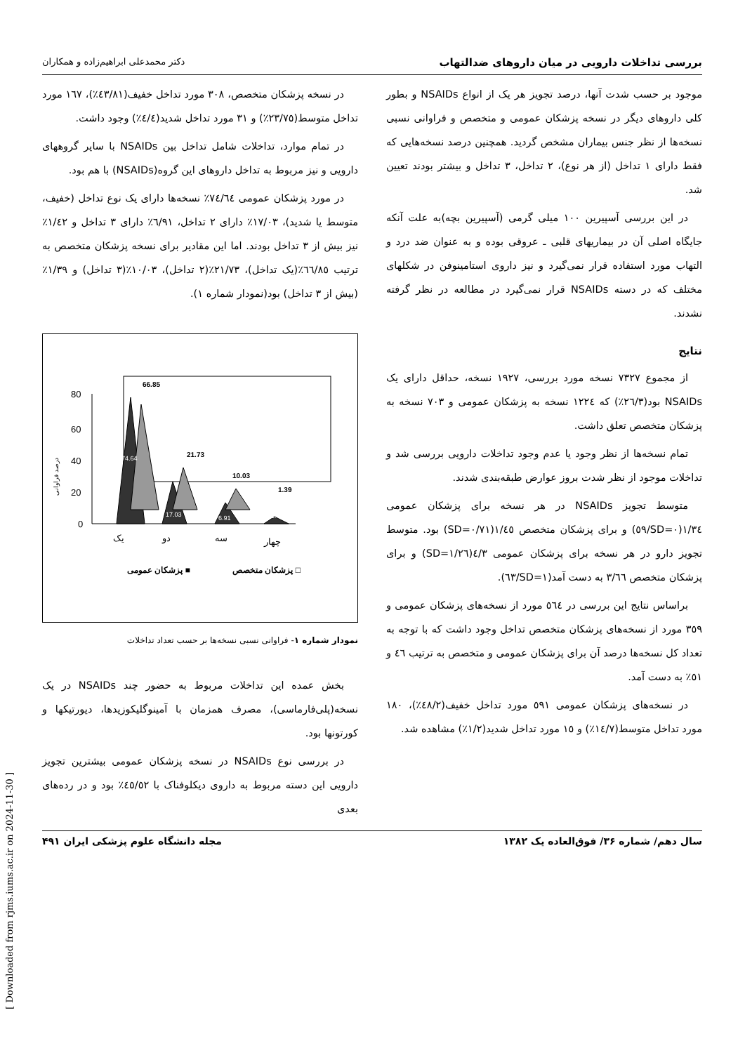بررسی تداخلات دارویی در میان داروهای ضدالتهاب دکتر محمدعلی ابراهیم‌زاده و همکاران
موجود بر حسب شدت آنها، درصد تجویز هر یک از انواع NSAIDs و بطور کلی داروهای دیگر در نسخه پزشکان عمومی و متخصص و فراوانی نسبی نسخه‌ها از نظر جنس بیماران مشخص گردید. همچنین درصد نسخه‌هایی که فقط دارای ۱ تداخل (از هر نوع)، ۲ تداخل، ۳ تداخل و بیشتر بودند تعیین شد.
در این بررسی آسپیرین ۱۰۰ میلی گرمی (آسپیرین بچه)به علت آنکه جایگاه اصلی آن در بیماریهای قلبی ـ عروقی بوده و به عنوان ضد درد و التهاب مورد استفاده قرار نمی‌گیرد و نیز داروی استامینوفن در شکلهای مختلف که در دسته NSAIDs قرار نمی‌گیرد در مطالعه در نظر گرفته نشدند.
نتایج
از مجموع ۷۳۲۷ نسخه مورد بررسی، ۱۹۲۷ نسخه، حداقل دارای یک NSAIDs بود(۲٦/۳٪) که ۱۲۲٤ نسخه به پزشکان عمومی و ۷۰۳ نسخه به پزشکان متخصص تعلق داشت.
تمام نسخه‌ها از نظر وجود یا عدم وجود تداخلات دارویی بررسی شد و تداخلات موجود از نظر شدت بروز عوارض طبقه‌بندی شدند.
متوسط تجویز NSAIDs در هر نسخه برای پزشکان عمومی ۱/۳٤(SD=۰/٥۹) و برای پزشکان متخصص ۱/٤٥(SD=۰/۷۱) بود. متوسط تجویز دارو در هر نسخه برای پزشکان عمومی ٤/۳(SD=۱/۲٦) و برای پزشکان متخصص ۳/٦٦ به دست آمد(SD=۱/٦۳).
براساس نتایج این بررسی در ٥٦٤ مورد از نسخه‌های پزشکان عمومی و ۳٥۹ مورد از نسخه‌های پزشکان متخصص تداخل وجود داشت که با توجه به تعداد کل نسخه‌ها درصد آن برای پزشکان عمومی و متخصص به ترتیب ٤٦ و ٥۱٪ به دست آمد.
در نسخه‌های پزشکان عمومی ٥۹۱ مورد تداخل خفیف(٤۸/۲٪)، ۱۸۰ مورد تداخل متوسط(۱٤/۷٪) و ۱٥ مورد تداخل شدید(۱/۲٪) مشاهده شد.
در نسخه پزشکان متخصص، ۳۰۸ مورد تداخل خفیف(٤۳/۸۱٪)، ۱٦۷ مورد تداخل متوسط(۲۳/۷٥٪) و ۳۱ مورد تداخل شدید(٤/٤٪) وجود داشت.
در تمام موارد، تداخلات شامل تداخل بین NSAIDs با سایر گروههای دارویی و نیز مربوط به تداخل داروهای این گروه(NSAIDs) با هم بود.
در مورد پزشکان عمومی ۷٤/٦٤٪ نسخه‌ها دارای یک نوع تداخل (خفیف، متوسط یا شدید)، ۱۷/۰۳٪ دارای ۲ تداخل، ٦/۹۱٪ دارای ۳ تداخل و ۱/٤۲٪ نیز بیش از ۳ تداخل بودند. اما این مقادیر برای نسخه پزشکان متخصص به ترتیب ٦٦/۸٥٪(یک تداخل)، ۲۱/۷۳٪(۲ تداخل)، ۱۰/۰۳٪(۳ تداخل) و ۱/۳۹٪(بیش از ۳ تداخل) بود(نمودار شماره ۱).
درصد فراوانی
80
60
40
20
0
66.85
21.73
10.03
1.39
74.64
17.03
6.91
1.42
یک
دو
سه
چهار
پزشکان عمومی ■
پزشکان متخصص □
نمودار شماره ۱- فراوانی نسبی نسخه‌ها بر حسب تعداد تداخلات
بخش عمده این تداخلات مربوط به حضور چند NSAIDs در یک نسخه(پلی‌فارماسی)، مصرف همزمان با آمینوگلیکوزیدها، دیورتیکها و کورتونها بود.
در بررسی نوع NSAIDs در نسخه پزشکان عمومی بیشترین تجویز دارویی این دسته مربوط به داروی دیکلوفناک با ٤٥/٥۲٪ بود و در رده‌های بعدی
سال دهم/ شماره ۳۶/ فوق‌العاده یک ۱۳۸۲ مجله دانشگاه علوم پزشکی ایران ۴۹۱
[ Downloaded from rjms.iums.ac.ir on 2024-11-30 ]